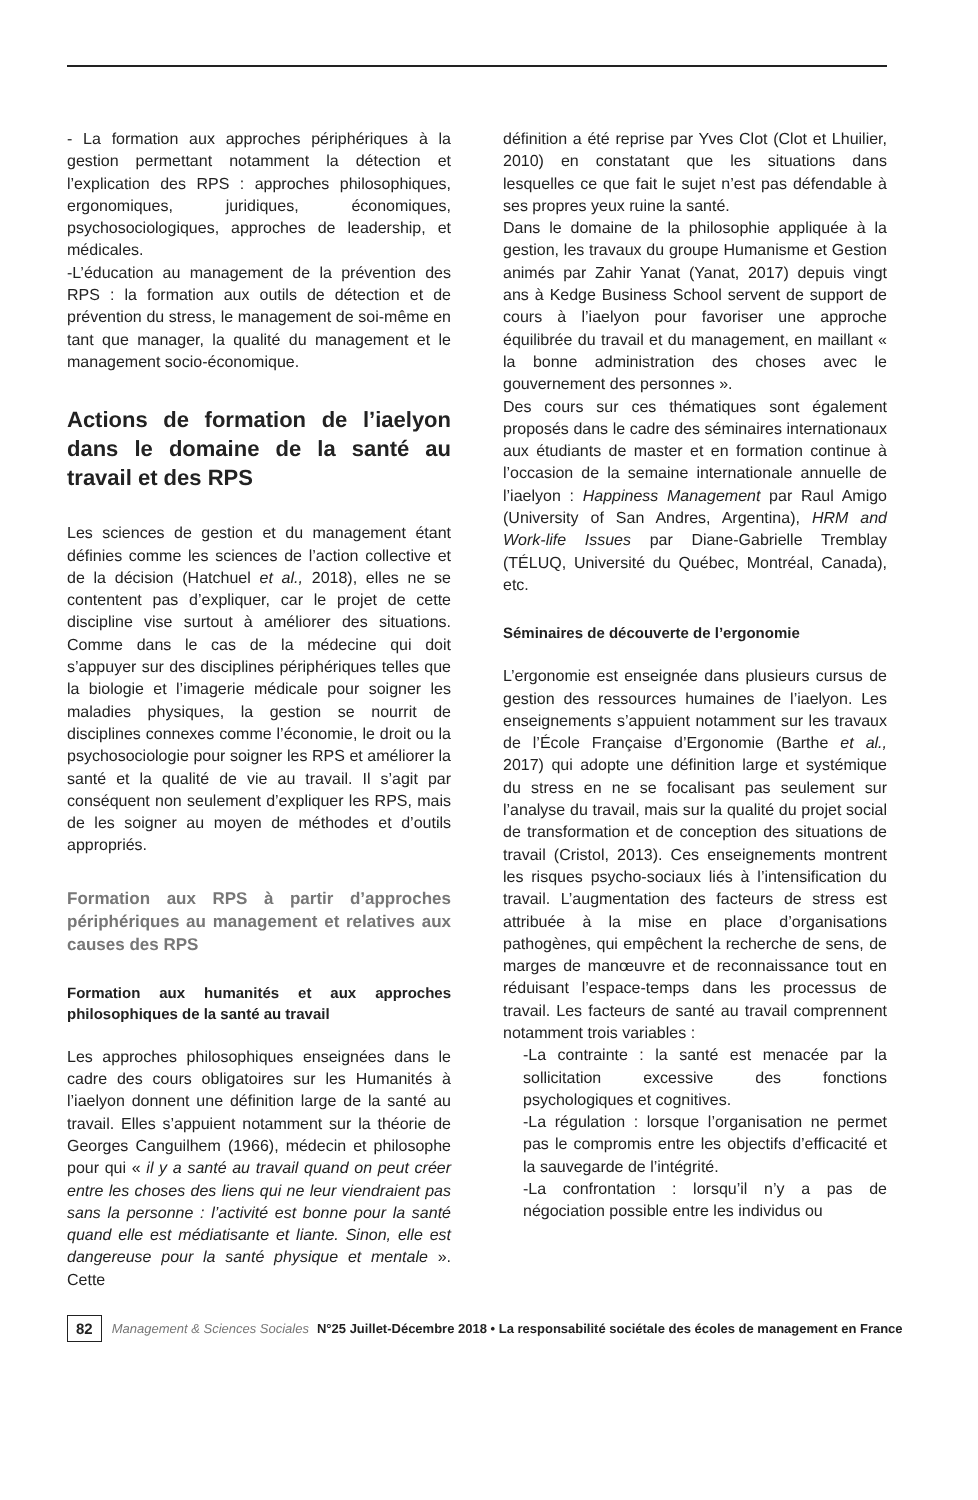- La formation aux approches périphériques à la gestion permettant notamment la détection et l’explication des RPS : approches philosophiques, ergonomiques, juridiques, économiques, psychosociologiques, approches de leadership, et médicales.
-L’éducation au management de la prévention des RPS : la formation aux outils de détection et de prévention du stress, le management de soi-même en tant que manager, la qualité du management et le management socio-économique.
Actions de formation de l’iaelyon dans le domaine de la santé au travail et des RPS
Les sciences de gestion et du management étant définies comme les sciences de l’action collective et de la décision (Hatchuel et al., 2018), elles ne se contentent pas d’expliquer, car le projet de cette discipline vise surtout à améliorer des situations. Comme dans le cas de la médecine qui doit s’appuyer sur des disciplines périphériques telles que la biologie et l’imagerie médicale pour soigner les maladies physiques, la gestion se nourrit de disciplines connexes comme l’économie, le droit ou la psychosociologie pour soigner les RPS et améliorer la santé et la qualité de vie au travail. Il s’agit par conséquent non seulement d’expliquer les RPS, mais de les soigner au moyen de méthodes et d’outils appropriés.
Formation aux RPS à partir d’approches périphériques au management et relatives aux causes des RPS
Formation aux humanités et aux approches philosophiques de la santé au travail
Les approches philosophiques enseignées dans le cadre des cours obligatoires sur les Humanités à l’iaelyon donnent une définition large de la santé au travail. Elles s’appuient notamment sur la théorie de Georges Canguilhem (1966), médecin et philosophe pour qui « il y a santé au travail quand on peut créer entre les choses des liens qui ne leur viendraient pas sans la personne : l’activité est bonne pour la santé quand elle est médiatisante et liante. Sinon, elle est dangereuse pour la santé physique et mentale ». Cette
définition a été reprise par Yves Clot (Clot et Lhuilier, 2010) en constatant que les situations dans lesquelles ce que fait le sujet n’est pas défendable à ses propres yeux ruine la santé.
Dans le domaine de la philosophie appliquée à la gestion, les travaux du groupe Humanisme et Gestion animés par Zahir Yanat (Yanat, 2017) depuis vingt ans à Kedge Business School servent de support de cours à l’iaelyon pour favoriser une approche équilibrée du travail et du management, en maillant « la bonne administration des choses avec le gouvernement des personnes ».
Des cours sur ces thématiques sont également proposés dans le cadre des séminaires internationaux aux étudiants de master et en formation continue à l’occasion de la semaine internationale annuelle de l’iaelyon : Happiness Management par Raul Amigo (University of San Andres, Argentina), HRM and Work-life Issues par Diane-Gabrielle Tremblay (TÉLUQ, Université du Québec, Montréal, Canada), etc.
Séminaires de découverte de l’ergonomie
L’ergonomie est enseignée dans plusieurs cursus de gestion des ressources humaines de l’iaelyon. Les enseignements s’appuient notamment sur les travaux de l’École Française d’Ergonomie (Barthe et al., 2017) qui adopte une définition large et systémique du stress en ne se focalisant pas seulement sur l’analyse du travail, mais sur la qualité du projet social de transformation et de conception des situations de travail (Cristol, 2013). Ces enseignements montrent les risques psycho-sociaux liés à l’intensification du travail. L’augmentation des facteurs de stress est attribuée à la mise en place d’organisations pathogènes, qui empêchent la recherche de sens, de marges de manœuvre et de reconnaissance tout en réduisant l’espace-temps dans les processus de travail. Les facteurs de santé au travail comprennent notamment trois variables :
-La contrainte : la santé est menacée par la sollicitation excessive des fonctions psychologiques et cognitives.
-La régulation : lorsque l’organisation ne permet pas le compromis entre les objectifs d’efficacité et la sauvegarde de l’intégrité.
-La confrontation : lorsqu’il n’y a pas de négociation possible entre les individus ou
82 Management & Sciences Sociales N°25 Juillet-Décembre 2018 • La responsabilité sociétale des écoles de management en France